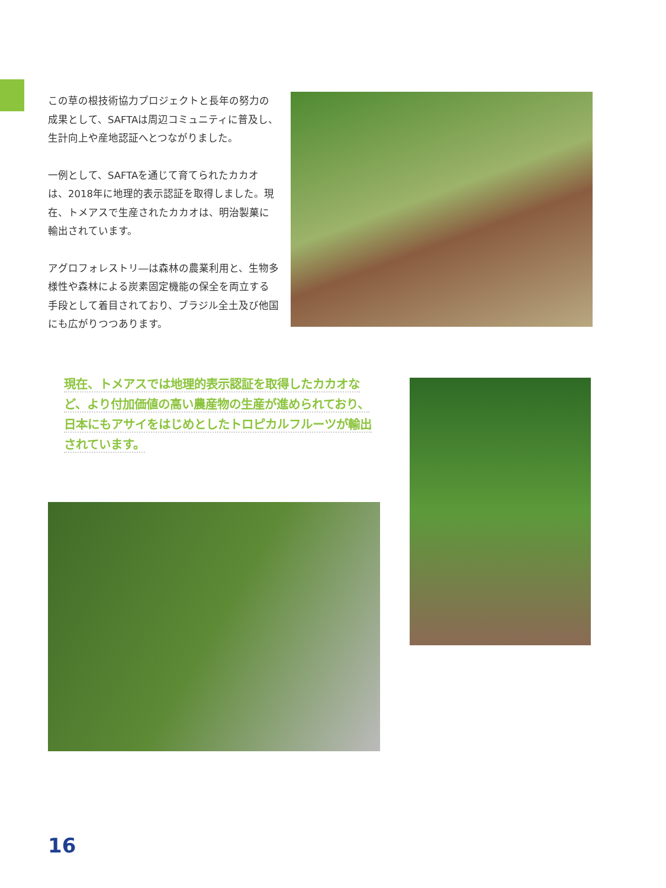この草の根技術協力プロジェクトと長年の努力の成果として、SAFTAは周辺コミュニティに普及し、生計向上や産地認証へとつながりました。
一例として、SAFTAを通じて育てられたカカオは、2018年に地理的表示認証を取得しました。現在、トメアスで生産されたカカオは、明治製菓に輸出されています。
アグロフォレストリ―は森林の農業利用と、生物多様性や森林による炭素固定機能の保全を両立する手段として着目されており、ブラジル全土及び他国にも広がりつつあります。
現在、トメアスでは地理的表示認証を取得したカカオなど、より付加価値の高い農産物の生産が進められており、日本にもアサイをはじめとしたトロピカルフルーツが輸出されています。
16